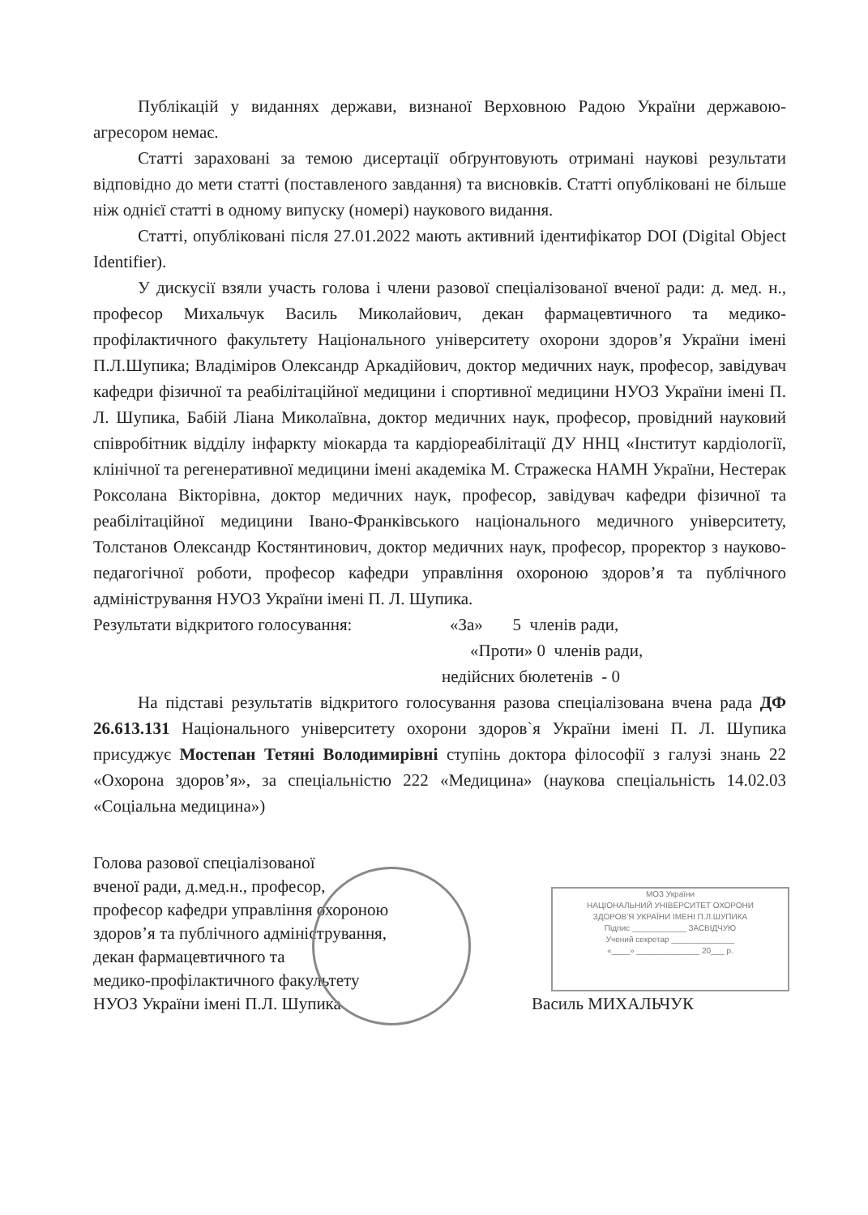Публікацій у виданнях держави, визнаної Верховною Радою України державою-агресором немає.
Статті зараховані за темою дисертації обґрунтовують отримані наукові результати відповідно до мети статті (поставленого завдання) та висновків. Статті опубліковані не більше ніж однієї статті в одному випуску (номері) наукового видання.
Статті, опубліковані після 27.01.2022 мають активний ідентифікатор DOI (Digital Object Identifier).
У дискусії взяли участь голова і члени разової спеціалізованої вченої ради: д. мед. н., професор Михальчук Василь Миколайович, декан фармацевтичного та медико-профілактичного факультету Національного університету охорони здоров’я України імені П.Л.Шупика; Владіміров Олександр Аркадійович, доктор медичних наук, професор, завідувач кафедри фізичної та реабілітаційної медицини і спортивної медицини НУОЗ України імені П. Л. Шупика, Бабій Ліана Миколаївна, доктор медичних наук, професор, провідний науковий співробітник відділу інфаркту міокарда та кардіореабілітації ДУ ННЦ «Інститут кардіології, клінічної та регенеративної медицини імені академіка М. Стражеска НАМН України, Нестерак Роксолана Вікторівна, доктор медичних наук, професор, завідувач кафедри фізичної та реабілітаційної медицини Івано-Франківського національного медичного університету, Толстанов Олександр Костянтинович, доктор медичних наук, професор, проректор з науково-педагогічної роботи, професор кафедри управління охороною здоров’я та публічного адміністрування НУОЗ України імені П. Л. Шупика.
Результати відкритого голосування:
«За» 5 членів ради,
«Проти» 0 членів ради,
недійсних бюлетенів - 0
На підставі результатів відкритого голосування разова спеціалізована вчена рада ДФ 26.613.131 Національного університету охорони здоров`я України імені П. Л. Шупика присуджує Мостепан Тетяні Володимирівні ступінь доктора філософії з галузі знань 22 «Охорона здоров’я», за спеціальністю 222 «Медицина» (наукова спеціальність 14.02.03 «Соціальна медицина»)
Голова разової спеціалізованої
вченої ради, д.мед.н., професор,
професор кафедри управління охороною
здоров’я та публічного адміністрування,
декан фармацевтичного та
медико-профілактичного факультету
НУОЗ України імені П.Л. Шупика Василь МИХАЛЬЧУК
МОЗ України
НАЦІОНАЛЬНИЙ УНІВЕРСИТЕТ ОХОРОНИ
ЗДОРОВ'Я УКРАЇНИ ІМЕНІ П.Л.ШУПИКА
Підпис ____________ ЗАСВІДЧУЮ
Учений секретар ______________
«____» ______________ 20___ р.